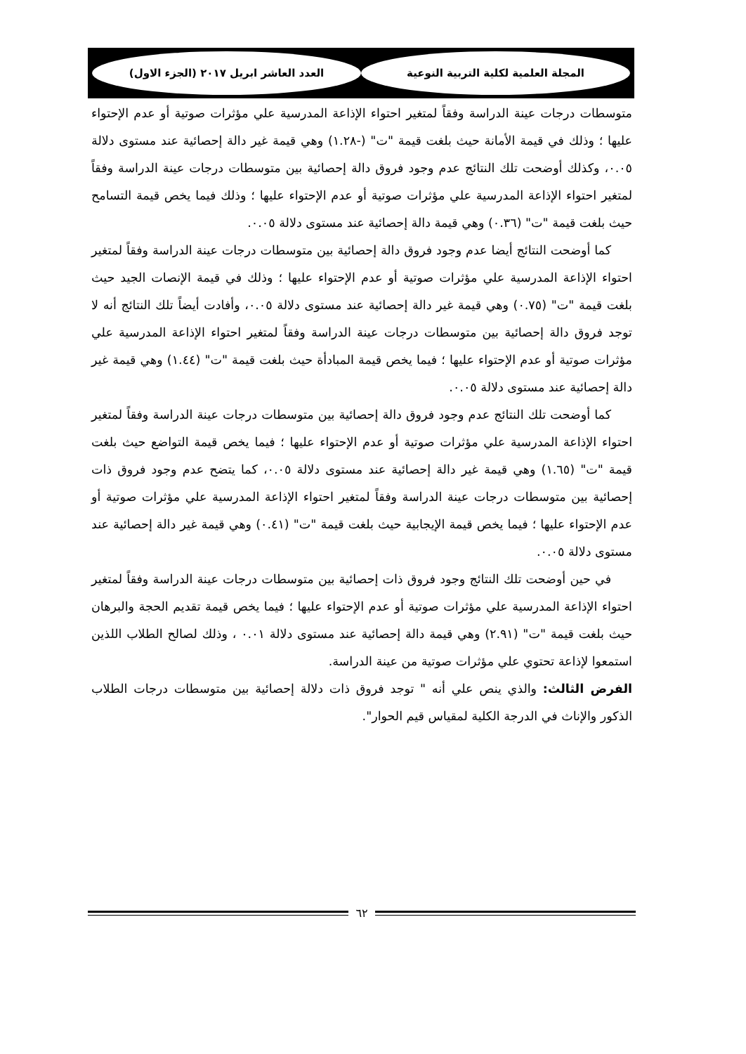المجلة العلمية لكلية التربية النوعية العدد العاشر ابريل ٢٠١٧ (الجزء الاول)
متوسطات درجات عينة الدراسة وفقاً لمتغير احتواء الإذاعة المدرسية علي مؤثرات صوتية أو عدم الإحتواء عليها ؛ وذلك في قيمة الأمانة حيث بلغت قيمة "ت" (-١.٢٨) وهي قيمة غير دالة إحصائية عند مستوى دلالة ٠.٠٥، وكذلك أوضحت تلك النتائج عدم وجود فروق دالة إحصائية بين متوسطات درجات عينة الدراسة وفقاً لمتغير احتواء الإذاعة المدرسية علي مؤثرات صوتية أو عدم الإحتواء عليها ؛ وذلك فيما يخص قيمة التسامح حيث بلغت قيمة "ت" (٠.٣٦) وهي قيمة دالة إحصائية عند مستوى دلالة ٠.٠٥.
كما أوضحت النتائج أيضا عدم وجود فروق دالة إحصائية بين متوسطات درجات عينة الدراسة وفقاً لمتغير احتواء الإذاعة المدرسية علي مؤثرات صوتية أو عدم الإحتواء عليها ؛ وذلك في قيمة الإنصات الجيد حيث بلغت قيمة "ت" (٠.٧٥) وهي قيمة غير دالة إحصائية عند مستوى دلالة ٠.٠٥، وأفادت أيضاً تلك النتائج أنه لا توجد فروق دالة إحصائية بين متوسطات درجات عينة الدراسة وفقاً لمتغير احتواء الإذاعة المدرسية علي مؤثرات صوتية أو عدم الإحتواء عليها ؛ فيما يخص قيمة المبادأة حيث بلغت قيمة "ت" (١.٤٤) وهي قيمة غير دالة إحصائية عند مستوى دلالة ٠.٠٥.
كما أوضحت تلك النتائج عدم وجود فروق دالة إحصائية بين متوسطات درجات عينة الدراسة وفقاً لمتغير احتواء الإذاعة المدرسية علي مؤثرات صوتية أو عدم الإحتواء عليها ؛ فيما يخص قيمة التواضع حيث بلغت قيمة "ت" (١.٦٥) وهي قيمة غير دالة إحصائية عند مستوى دلالة ٠.٠٥، كما يتضح عدم وجود فروق ذات إحصائية بين متوسطات درجات عينة الدراسة وفقاً لمتغير احتواء الإذاعة المدرسية علي مؤثرات صوتية أو عدم الإحتواء عليها ؛ فيما يخص قيمة الإيجابية حيث بلغت قيمة "ت" (٠.٤١) وهي قيمة غير دالة إحصائية عند مستوى دلالة ٠.٠٥.
في حين أوضحت تلك النتائج وجود فروق ذات إحصائية بين متوسطات درجات عينة الدراسة وفقاً لمتغير احتواء الإذاعة المدرسية علي مؤثرات صوتية أو عدم الإحتواء عليها ؛ فيما يخص قيمة تقديم الحجة والبرهان حيث بلغت قيمة "ت" (٢.٩١) وهي قيمة دالة إحصائية عند مستوى دلالة ٠.٠١ ، وذلك لصالح الطلاب اللذين استمعوا لإذاعة تحتوي علي مؤثرات صوتية من عينة الدراسة.
الفرض الثالث: والذي ينص علي أنه " توجد فروق ذات دلالة إحصائية بين متوسطات درجات الطلاب الذكور والإناث في الدرجة الكلية لمقياس قيم الحوار".
٦٢